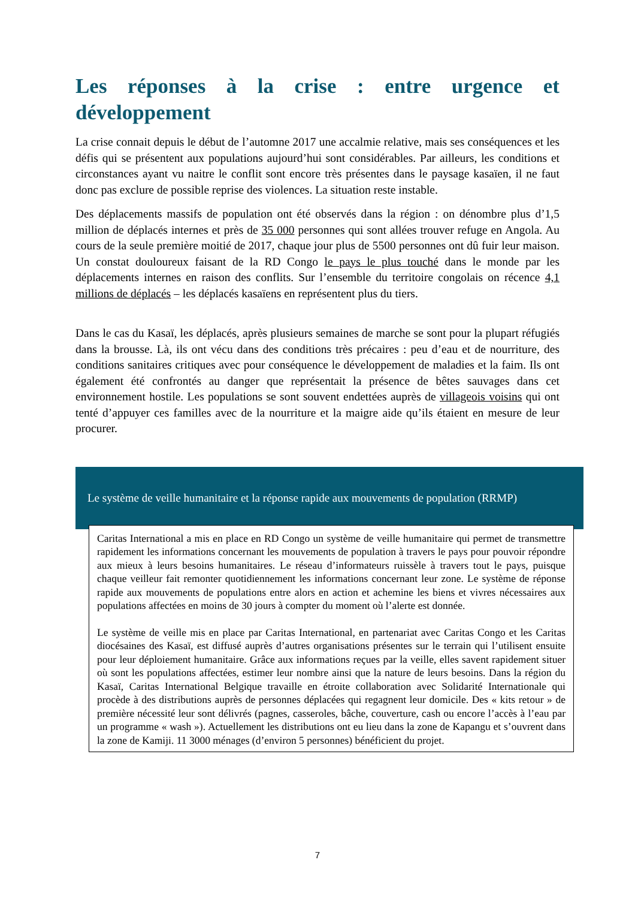Les réponses à la crise : entre urgence et développement
La crise connait depuis le début de l’automne 2017 une accalmie relative, mais ses conséquences et les défis qui se présentent aux populations aujourd’hui sont considérables. Par ailleurs, les conditions et circonstances ayant vu naitre le conflit sont encore très présentes dans le paysage kasaïen, il ne faut donc pas exclure de possible reprise des violences. La situation reste instable.
Des déplacements massifs de population ont été observés dans la région : on dénombre plus d’1,5 million de déplacés internes et près de 35 000 personnes qui sont allées trouver refuge en Angola. Au cours de la seule première moitié de 2017, chaque jour plus de 5500 personnes ont dû fuir leur maison. Un constat douloureux faisant de la RD Congo le pays le plus touché dans le monde par les déplacements internes en raison des conflits. Sur l’ensemble du territoire congolais on récence 4,1 millions de déplacés – les déplacés kasaïens en représentent plus du tiers.
Dans le cas du Kasaï, les déplacés, après plusieurs semaines de marche se sont pour la plupart réfugiés dans la brousse. Là, ils ont vécu dans des conditions très précaires : peu d’eau et de nourriture, des conditions sanitaires critiques avec pour conséquence le développement de maladies et la faim. Ils ont également été confrontés au danger que représentait la présence de bêtes sauvages dans cet environnement hostile. Les populations se sont souvent endettées auprès de villageois voisins qui ont tenté d’appuyer ces familles avec de la nourriture et la maigre aide qu’ils étaient en mesure de leur procurer.
Le système de veille humanitaire et la réponse rapide aux mouvements de population (RRMP)
Caritas International a mis en place en RD Congo un système de veille humanitaire qui permet de transmettre rapidement les informations concernant les mouvements de population à travers le pays pour pouvoir répondre aux mieux à leurs besoins humanitaires. Le réseau d’informateurs ruissèle à travers tout le pays, puisque chaque veilleur fait remonter quotidiennement les informations concernant leur zone. Le système de réponse rapide aux mouvements de populations entre alors en action et achemine les biens et vivres nécessaires aux populations affectées en moins de 30 jours à compter du moment où l’alerte est donnée.
Le système de veille mis en place par Caritas International, en partenariat avec Caritas Congo et les Caritas diocésaines des Kasaï, est diffusé auprès d’autres organisations présentes sur le terrain qui l’utilisent ensuite pour leur déploiement humanitaire. Grâce aux informations reçues par la veille, elles savent rapidement situer où sont les populations affectées, estimer leur nombre ainsi que la nature de leurs besoins. Dans la région du Kasaï, Caritas International Belgique travaille en étroite collaboration avec Solidarité Internationale qui procède à des distributions auprès de personnes déplacées qui regagnent leur domicile. Des « kits retour » de première nécessité leur sont délivrés (pagnes, casseroles, bâche, couverture, cash ou encore l’accès à l’eau par un programme « wash »). Actuellement les distributions ont eu lieu dans la zone de Kapangu et s’ouvrent dans la zone de Kamiji. 11 3000 ménages (d’environ 5 personnes) bénéficient du projet.
7